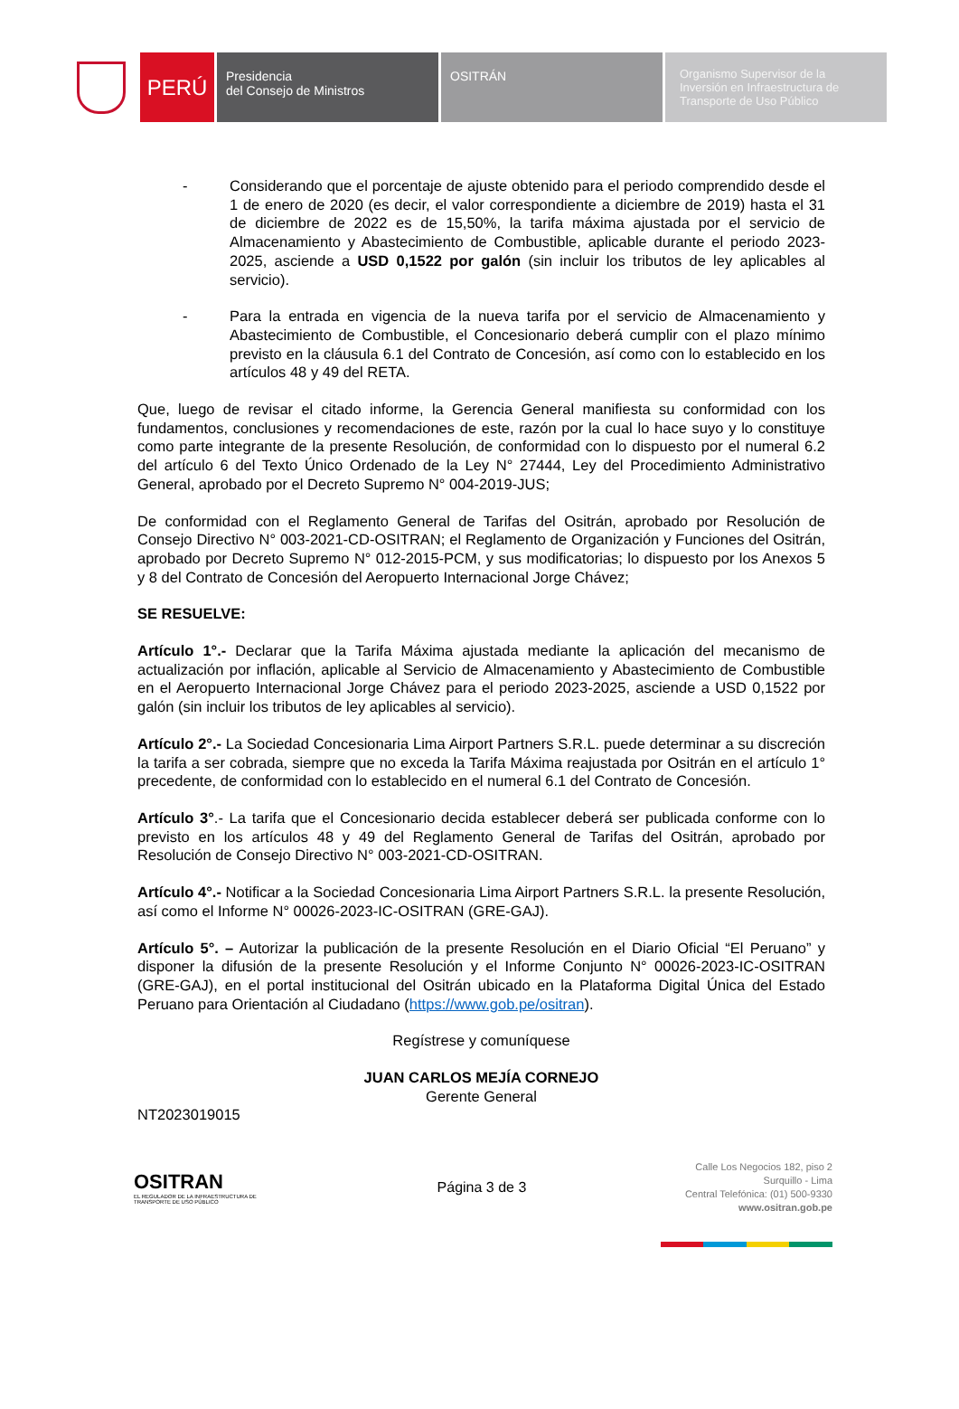PERÚ
Presidencia
del Consejo de Ministros
OSITRÁN Organismo Supervisor de la Inversión en Infraestructura de Transporte de Uso Público
- Considerando que el porcentaje de ajuste obtenido para el periodo comprendido desde el 1 de enero de 2020 (es decir, el valor correspondiente a diciembre de 2019) hasta el 31 de diciembre de 2022 es de 15,50%, la tarifa máxima ajustada por el servicio de Almacenamiento y Abastecimiento de Combustible, aplicable durante el periodo 2023-2025, asciende a USD 0,1522 por galón (sin incluir los tributos de ley aplicables al servicio).
- Para la entrada en vigencia de la nueva tarifa por el servicio de Almacenamiento y Abastecimiento de Combustible, el Concesionario deberá cumplir con el plazo mínimo previsto en la cláusula 6.1 del Contrato de Concesión, así como con lo establecido en los artículos 48 y 49 del RETA.
Que, luego de revisar el citado informe, la Gerencia General manifiesta su conformidad con los fundamentos, conclusiones y recomendaciones de este, razón por la cual lo hace suyo y lo constituye como parte integrante de la presente Resolución, de conformidad con lo dispuesto por el numeral 6.2 del artículo 6 del Texto Único Ordenado de la Ley N° 27444, Ley del Procedimiento Administrativo General, aprobado por el Decreto Supremo N° 004-2019-JUS;
De conformidad con el Reglamento General de Tarifas del Ositrán, aprobado por Resolución de Consejo Directivo N° 003-2021-CD-OSITRAN; el Reglamento de Organización y Funciones del Ositrán, aprobado por Decreto Supremo N° 012-2015-PCM, y sus modificatorias; lo dispuesto por los Anexos 5 y 8 del Contrato de Concesión del Aeropuerto Internacional Jorge Chávez;
SE RESUELVE:
Artículo 1°.- Declarar que la Tarifa Máxima ajustada mediante la aplicación del mecanismo de actualización por inflación, aplicable al Servicio de Almacenamiento y Abastecimiento de Combustible en el Aeropuerto Internacional Jorge Chávez para el periodo 2023-2025, asciende a USD 0,1522 por galón (sin incluir los tributos de ley aplicables al servicio).
Artículo 2°.- La Sociedad Concesionaria Lima Airport Partners S.R.L. puede determinar a su discreción la tarifa a ser cobrada, siempre que no exceda la Tarifa Máxima reajustada por Ositrán en el artículo 1° precedente, de conformidad con lo establecido en el numeral 6.1 del Contrato de Concesión.
Artículo 3°.- La tarifa que el Concesionario decida establecer deberá ser publicada conforme con lo previsto en los artículos 48 y 49 del Reglamento General de Tarifas del Ositrán, aprobado por Resolución de Consejo Directivo N° 003-2021-CD-OSITRAN.
Artículo 4°.- Notificar a la Sociedad Concesionaria Lima Airport Partners S.R.L. la presente Resolución, así como el Informe N° 00026-2023-IC-OSITRAN (GRE-GAJ).
Artículo 5°. – Autorizar la publicación de la presente Resolución en el Diario Oficial “El Peruano” y disponer la difusión de la presente Resolución y el Informe Conjunto N° 00026-2023-IC-OSITRAN (GRE-GAJ), en el portal institucional del Ositrán ubicado en la Plataforma Digital Única del Estado Peruano para Orientación al Ciudadano (https://www.gob.pe/ositran).
Regístrese y comuníquese
JUAN CARLOS MEJÍA CORNEJO
Gerente General
NT2023019015
OSITRAN
EL REGULADOR DE LA INFRAESTRUCTURA DE TRANSPORTE DE USO PÚBLICO
Página 3 de 3
Calle Los Negocios 182, piso 2
Surquillo - Lima
Central Telefónica: (01) 500-9330
www.ositran.gob.pe